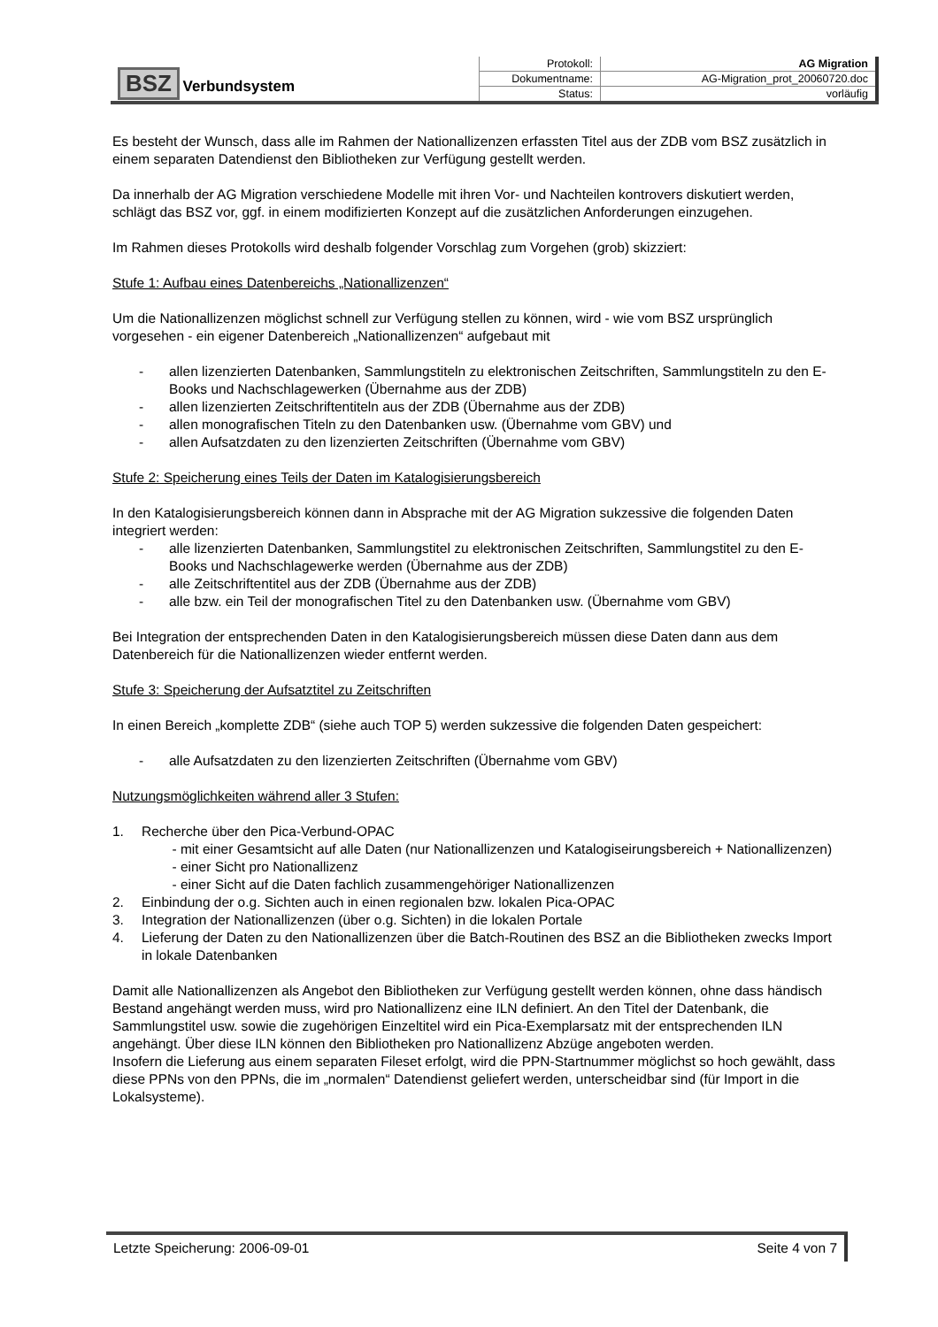| BSZ Verbundsystem | Protokoll: | AG Migration |
| | Dokumentname: | AG-Migration_prot_20060720.doc |
| | Status: | vorläufig |
Es besteht der Wunsch, dass alle im Rahmen der Nationallizenzen erfassten Titel aus der ZDB vom BSZ zusätzlich in einem separaten Datendienst den Bibliotheken zur Verfügung gestellt werden.
Da innerhalb der AG Migration verschiedene Modelle mit ihren Vor- und Nachteilen kontrovers diskutiert werden, schlägt das BSZ vor, ggf. in einem modifizierten Konzept auf die zusätzlichen Anforderungen einzugehen.
Im Rahmen dieses Protokolls wird deshalb folgender Vorschlag zum Vorgehen (grob) skizziert:
Stufe 1: Aufbau eines Datenbereichs „Nationallizenzen“
Um die Nationallizenzen möglichst schnell zur Verfügung stellen zu können, wird - wie vom BSZ ursprünglich vorgesehen - ein eigener Datenbereich „Nationallizenzen“ aufgebaut mit
- allen lizenzierten Datenbanken, Sammlungstiteln zu elektronischen Zeitschriften, Sammlungstiteln zu den E-Books und Nachschlagewerken (Übernahme aus der ZDB)
- allen lizenzierten Zeitschriftentiteln aus der ZDB (Übernahme aus der ZDB)
- allen monografischen Titeln zu den Datenbanken usw. (Übernahme vom GBV) und
- allen Aufsatzdaten zu den lizenzierten Zeitschriften (Übernahme vom GBV)
Stufe 2: Speicherung eines Teils der Daten im Katalogisierungsbereich
In den Katalogisierungsbereich können dann in Absprache mit der AG Migration sukzessive die folgenden Daten integriert werden:
- alle lizenzierten Datenbanken, Sammlungstitel zu elektronischen Zeitschriften, Sammlungstitel zu den E-Books und Nachschlagewerke werden (Übernahme aus der ZDB)
- alle Zeitschriftentitel aus der ZDB (Übernahme aus der ZDB)
- alle bzw. ein Teil der monografischen Titel zu den Datenbanken usw. (Übernahme vom GBV)
Bei Integration der entsprechenden Daten in den Katalogisierungsbereich müssen diese Daten dann aus dem Datenbereich für die Nationallizenzen wieder entfernt werden.
Stufe 3: Speicherung der Aufsatztitel zu Zeitschriften
In einen Bereich „komplette ZDB“ (siehe auch TOP 5) werden sukzessive die folgenden Daten gespeichert:
- alle Aufsatzdaten zu den lizenzierten Zeitschriften (Übernahme vom GBV)
Nutzungsmöglichkeiten während aller 3 Stufen:
1. Recherche über den Pica-Verbund-OPAC
- mit einer Gesamtsicht auf alle Daten (nur Nationallizenzen und Katalogiseirungsbereich + Nationallizenzen)
- einer Sicht pro Nationallizenz
- einer Sicht auf die Daten fachlich zusammengehöriger Nationallizenzen
2. Einbindung der o.g. Sichten auch in einen regionalen bzw. lokalen Pica-OPAC
3. Integration der Nationallizenzen (über o.g. Sichten) in die lokalen Portale
4. Lieferung der Daten zu den Nationallizenzen über die Batch-Routinen des BSZ an die Bibliotheken zwecks Import in lokale Datenbanken
Damit alle Nationallizenzen als Angebot den Bibliotheken zur Verfügung gestellt werden können, ohne dass händisch Bestand angehängt werden muss, wird pro Nationallizenz eine ILN definiert. An den Titel der Datenbank, die Sammlungstitel usw. sowie die zugehörigen Einzeltitel wird ein Pica-Exemplarsatz mit der entsprechenden ILN angehängt. Über diese ILN können den Bibliotheken pro Nationallizenz Abzüge angeboten werden.
Insofern die Lieferung aus einem separaten Fileset erfolgt, wird die PPN-Startnummer möglichst so hoch gewählt, dass diese PPNs von den PPNs, die im „normalen“ Datendienst geliefert werden, unterscheidbar sind (für Import in die Lokalsysteme).
Letzte Speicherung: 2006-09-01 Seite 4 von 7